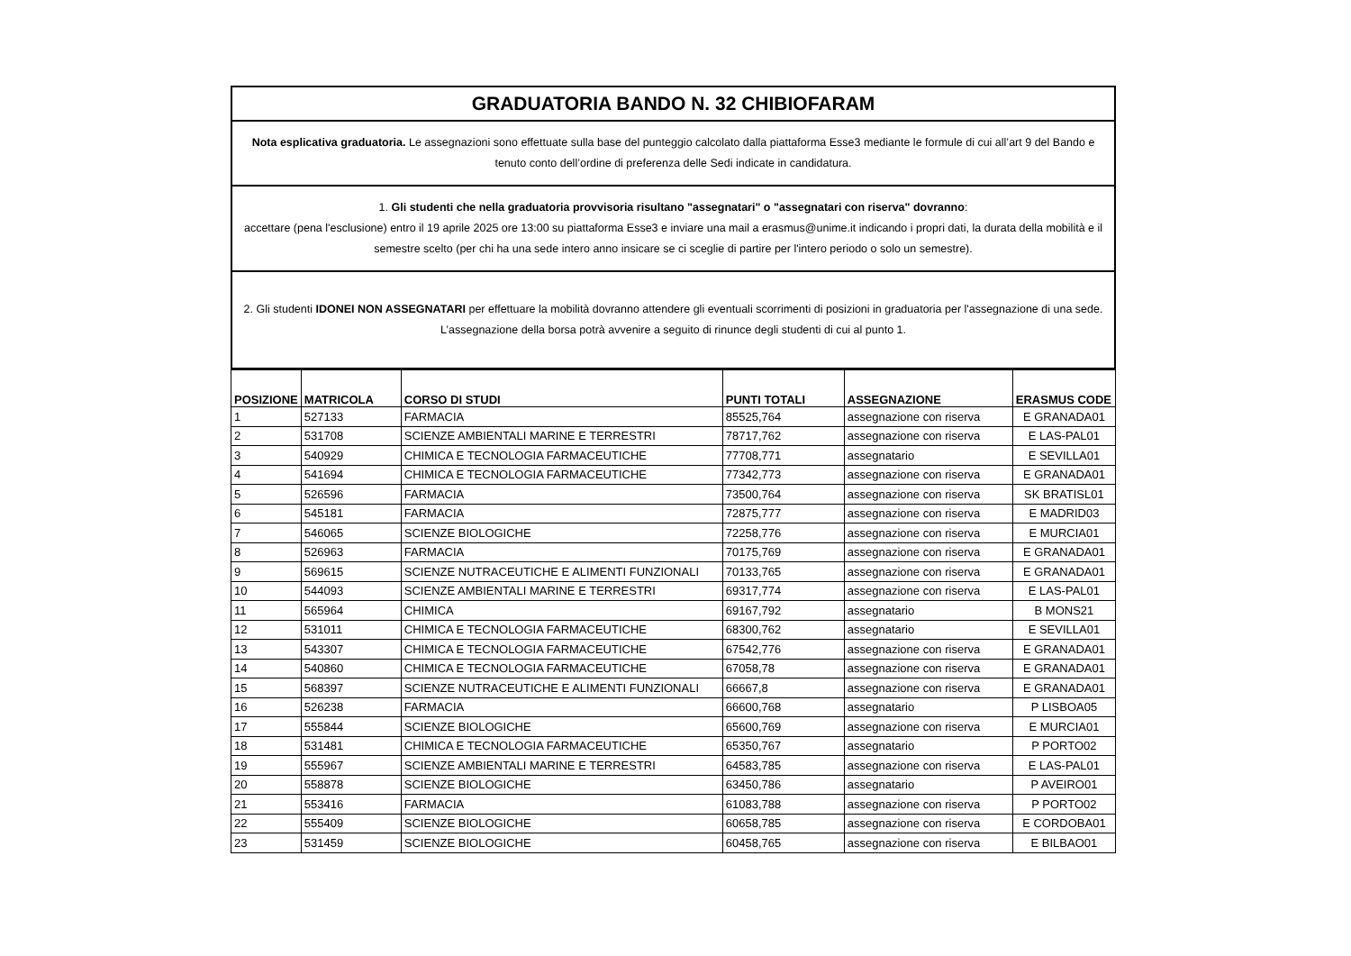GRADUATORIA BANDO N. 32 CHIBIOFARAM
Nota esplicativa graduatoria. Le assegnazioni sono effettuate sulla base del punteggio calcolato dalla piattaforma Esse3 mediante le formule di cui all’art 9 del Bando e tenuto conto dell’ordine di preferenza delle Sedi indicate in candidatura.
1. Gli studenti che nella graduatoria provvisoria risultano "assegnatari" o "assegnatari con riserva" dovranno:
accettare (pena l'esclusione) entro il 19 aprile 2025 ore 13:00 su piattaforma Esse3 e inviare una mail a erasmus@unime.it indicando i propri dati, la durata della mobilità e il semestre scelto (per chi ha una sede intero anno insicare se ci sceglie di partire per l'intero periodo o solo un semestre).
2. Gli studenti IDONEI NON ASSEGNATARI per effettuare la mobilità dovranno attendere gli eventuali scorrimenti di posizioni in graduatoria per l'assegnazione di una sede. L’assegnazione della borsa potrà avvenire a seguito di rinunce degli studenti di cui al punto 1.
| POSIZIONE | MATRICOLA | CORSO DI STUDI | PUNTI TOTALI | ASSEGNAZIONE | ERASMUS CODE |
| --- | --- | --- | --- | --- | --- |
| 1 | 527133 | FARMACIA | 85525,764 | assegnazione con riserva | E GRANADA01 |
| 2 | 531708 | SCIENZE AMBIENTALI MARINE E TERRESTRI | 78717,762 | assegnazione con riserva | E LAS-PAL01 |
| 3 | 540929 | CHIMICA E TECNOLOGIA FARMACEUTICHE | 77708,771 | assegnatario | E SEVILLA01 |
| 4 | 541694 | CHIMICA E TECNOLOGIA FARMACEUTICHE | 77342,773 | assegnazione con riserva | E GRANADA01 |
| 5 | 526596 | FARMACIA | 73500,764 | assegnazione con riserva | SK BRATISL01 |
| 6 | 545181 | FARMACIA | 72875,777 | assegnazione con riserva | E MADRID03 |
| 7 | 546065 | SCIENZE BIOLOGICHE | 72258,776 | assegnazione con riserva | E MURCIA01 |
| 8 | 526963 | FARMACIA | 70175,769 | assegnazione con riserva | E GRANADA01 |
| 9 | 569615 | SCIENZE NUTRACEUTICHE E ALIMENTI FUNZIONALI | 70133,765 | assegnazione con riserva | E GRANADA01 |
| 10 | 544093 | SCIENZE AMBIENTALI MARINE E TERRESTRI | 69317,774 | assegnazione con riserva | E LAS-PAL01 |
| 11 | 565964 | CHIMICA | 69167,792 | assegnatario | B MONS21 |
| 12 | 531011 | CHIMICA E TECNOLOGIA FARMACEUTICHE | 68300,762 | assegnatario | E SEVILLA01 |
| 13 | 543307 | CHIMICA E TECNOLOGIA FARMACEUTICHE | 67542,776 | assegnazione con riserva | E GRANADA01 |
| 14 | 540860 | CHIMICA E TECNOLOGIA FARMACEUTICHE | 67058,78 | assegnazione con riserva | E GRANADA01 |
| 15 | 568397 | SCIENZE NUTRACEUTICHE E ALIMENTI FUNZIONALI | 66667,8 | assegnazione con riserva | E GRANADA01 |
| 16 | 526238 | FARMACIA | 66600,768 | assegnatario | P LISBOA05 |
| 17 | 555844 | SCIENZE BIOLOGICHE | 65600,769 | assegnazione con riserva | E MURCIA01 |
| 18 | 531481 | CHIMICA E TECNOLOGIA FARMACEUTICHE | 65350,767 | assegnatario | P PORTO02 |
| 19 | 555967 | SCIENZE AMBIENTALI MARINE E TERRESTRI | 64583,785 | assegnazione con riserva | E LAS-PAL01 |
| 20 | 558878 | SCIENZE BIOLOGICHE | 63450,786 | assegnatario | P AVEIRO01 |
| 21 | 553416 | FARMACIA | 61083,788 | assegnazione con riserva | P PORTO02 |
| 22 | 555409 | SCIENZE BIOLOGICHE | 60658,785 | assegnazione con riserva | E CORDOBA01 |
| 23 | 531459 | SCIENZE BIOLOGICHE | 60458,765 | assegnazione con riserva | E BILBAO01 |